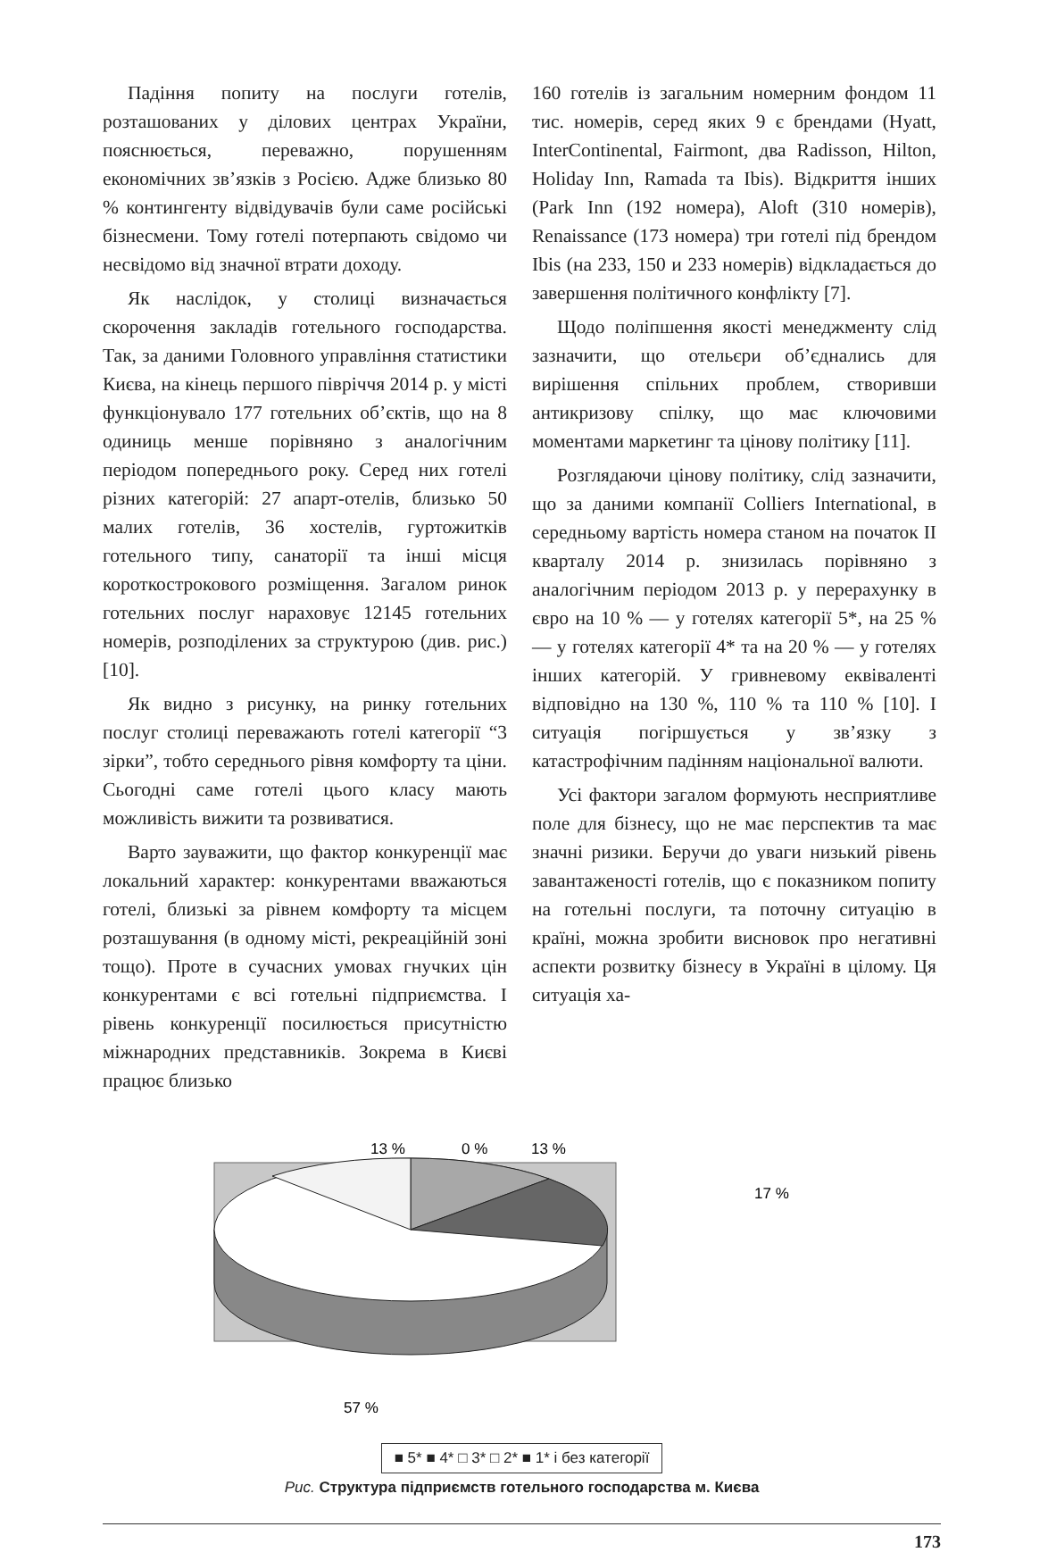Падіння попиту на послуги готелів, розташованих у ділових центрах України, пояснюється, переважно, порушенням економічних зв’язків з Росією. Адже близько 80 % контингенту відвідувачів були саме російські бізнесмени. Тому готелі потерпають свідомо чи несвідомо від значної втрати доходу.
Як наслідок, у столиці визначається скорочення закладів готельного господарства. Так, за даними Головного управління статистики Києва, на кінець першого півріччя 2014 р. у місті функціонувало 177 готельних об’єктів, що на 8 одиниць менше порівняно з аналогічним періодом попереднього року. Серед них готелі різних категорій: 27 апарт-отелів, близько 50 малих готелів, 36 хостелів, гуртожитків готельного типу, санаторії та інші місця короткострокового розміщення. Загалом ринок готельних послуг нараховує 12145 готельних номерів, розподілених за структурою (див. рис.) [10].
Як видно з рисунку, на ринку готельних послуг столиці переважають готелі категорії “3 зірки”, тобто середнього рівня комфорту та ціни. Сьогодні саме готелі цього класу мають можливість вижити та розвиватися.
Варто зауважити, що фактор конкуренції має локальний характер: конкурентами вважаються готелі, близькі за рівнем комфорту та місцем розташування (в одному місті, рекреаційній зоні тощо). Проте в сучасних умовах гнучких цін конкурентами є всі готельні підприємства. І рівень конкуренції посилюється присутністю міжнародних представників. Зокрема в Києві працює близько
160 готелів із загальним номерним фондом 11 тис. номерів, серед яких 9 є брендами (Hyatt, InterContinental, Fairmont, два Radisson, Hilton, Holiday Inn, Ramada та Ibis). Відкриття інших (Park Inn (192 номера), Aloft (310 номерів), Renaissance (173 номера) три готелі під брендом Ibis (на 233, 150 и 233 номерів) відкладається до завершення політичного конфлікту [7].
Щодо поліпшення якості менеджменту слід зазначити, що отельєри об’єднались для вирішення спільних проблем, створивши антикризову спілку, що має ключовими моментами маркетинг та цінову політику [11].
Розглядаючи цінову політику, слід зазначити, що за даними компанії Colliers International, в середньому вартість номера станом на початок II кварталу 2014 р. знизилась порівняно з аналогічним періодом 2013 р. у перерахунку в євро на 10 % — у готелях категорії 5*, на 25 % — у готелях категорії 4* та на 20 % — у готелях інших категорій. У гривневому еквіваленті відповідно на 130 %, 110 % та 110 % [10]. І ситуація погіршується у зв’язку з катастрофічним падінням національної валюти.
Усі фактори загалом формують несприятливе поле для бізнесу, що не має перспектив та має значні ризики. Беручи до уваги низький рівень завантаженості готелів, що є показником попиту на готельні послуги, та поточну ситуацію в країні, можна зробити висновок про негативні аспекти розвитку бізнесу в Україні в цілому. Ця ситуація ха-
13 %
0 %
13 %
17 %
57 %
■ 5* ■ 4* □ 3* □ 2* ■ 1* і без категорії
Рис. Структура підприємств готельного господарства м. Києва
173